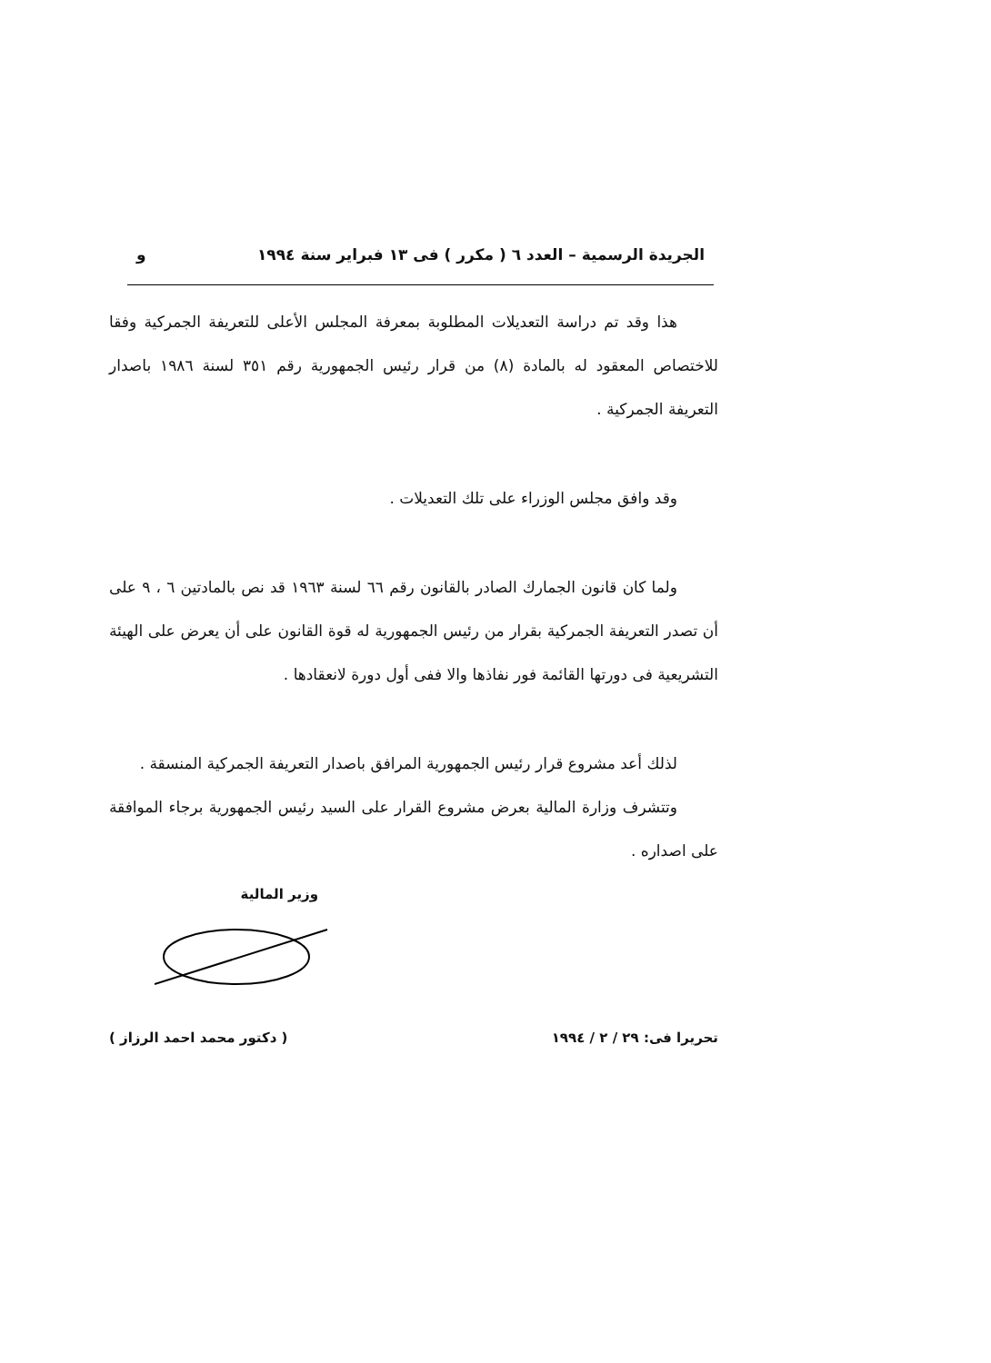الجريدة الرسمية – العدد ٦ ( مكرر ) فى ١٣ فبراير سنة ١٩٩٤ و
هذا وقد تم دراسة التعديلات المطلوبة بمعرفة المجلس الأعلى للتعريفة الجمركية وفقا للاختصاص المعقود له بالمادة (٨) من قرار رئيس الجمهورية رقم ٣٥١ لسنة ١٩٨٦ باصدار التعريفة الجمركية .
وقد وافق مجلس الوزراء على تلك التعديلات .
ولما كان قانون الجمارك الصادر بالقانون رقم ٦٦ لسنة ١٩٦٣ قد نص بالمادتين ٦ ، ٩ على أن تصدر التعريفة الجمركية بقرار من رئيس الجمهورية له قوة القانون على أن يعرض على الهيئة التشريعية فى دورتها القائمة فور نفاذها والا ففى أول دورة لانعقادها .
لذلك أعد مشروع قرار رئيس الجمهورية المرافق باصدار التعريفة الجمركية المنسقة .
وتتشرف وزارة المالية بعرض مشروع القرار على السيد رئيس الجمهورية برجاء الموافقة على اصداره .
وزير المالية
تحريرا فى: ٢٩ / ٢ / ١٩٩٤ ( دكتور محمد احمد الرزاز )